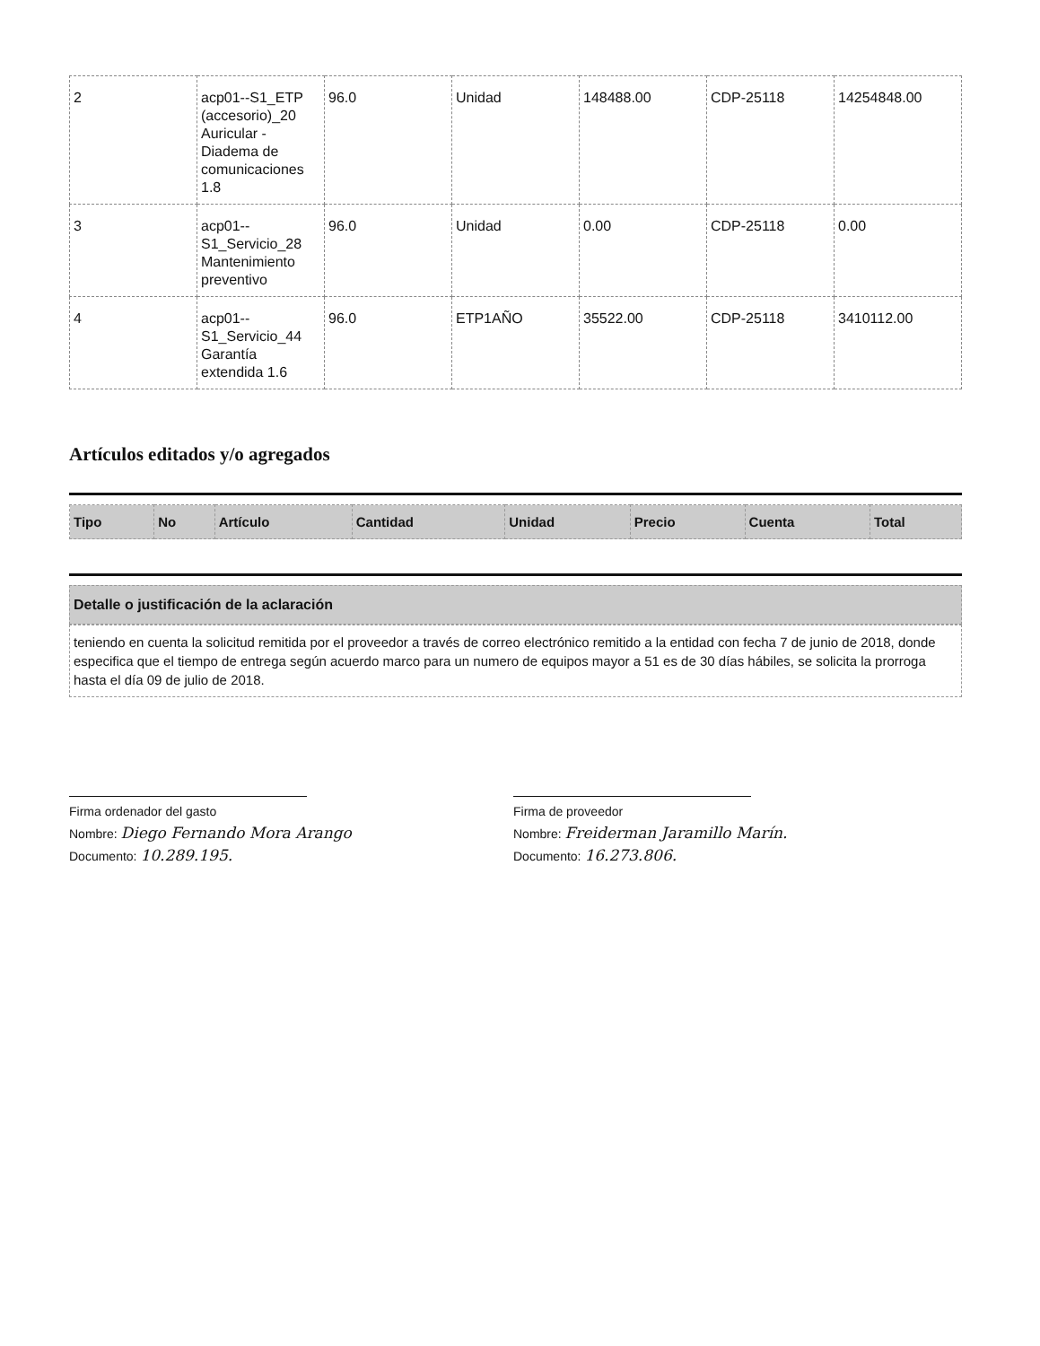| 2 | acp01--S1_ETP (accesorio)_20 Auricular - Diadema de comunicaciones 1.8 | 96.0 | Unidad | 148488.00 | CDP-25118 | 14254848.00 |
| 3 | acp01--S1_Servicio_28 Mantenimiento preventivo | 96.0 | Unidad | 0.00 | CDP-25118 | 0.00 |
| 4 | acp01--S1_Servicio_44 Garantía extendida 1.6 | 96.0 | ETP1AÑO | 35522.00 | CDP-25118 | 3410112.00 |
Artículos editados y/o agregados
| Tipo | No | Artículo | Cantidad | Unidad | Precio | Cuenta | Total |
| --- | --- | --- | --- | --- | --- | --- | --- |
Detalle o justificación de la aclaración
teniendo en cuenta la solicitud remitida por el proveedor a través de correo electrónico remitido a la entidad con fecha 7 de junio de 2018, donde especifica que el tiempo de entrega según acuerdo marco para un numero de equipos mayor a 51 es de 30 días hábiles, se solicita la prorroga hasta el día 09 de julio de 2018.
Firma ordenador del gasto
Nombre: Diego Fernando Mora Arango
Documento: 10.289.195.
Firma de proveedor
Nombre: Freiderman Jaramillo Marín.
Documento: 16.273.806.